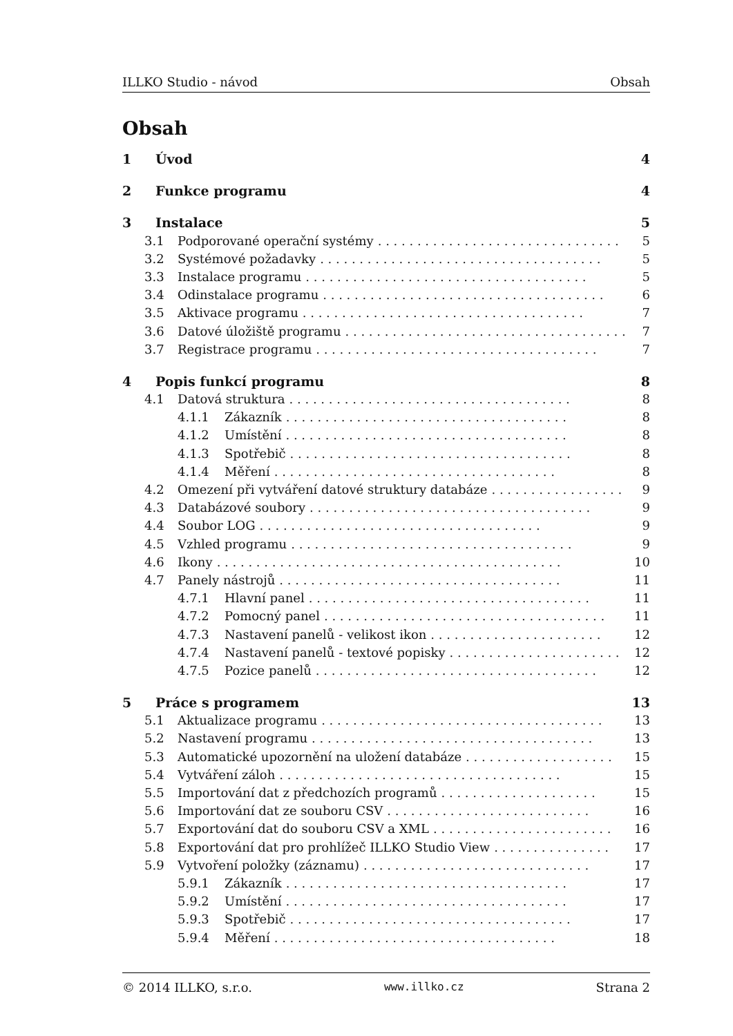ILLKO Studio - návod Obsah
Obsah
1 Úvod 4
2 Funkce programu 4
3 Instalace 5
3.1 Podporované operační systémy. . . . . . . . . . . . . . . . . . . . . . . . . . . . . . . 5
3.2 Systémové požadavky. . . . . . . . . . . . . . . . . . . . . . . . . . . . . . . . . . . . 5
3.3 Instalace programu. . . . . . . . . . . . . . . . . . . . . . . . . . . . . . . . . . . . 5
3.4 Odinstalace programu. . . . . . . . . . . . . . . . . . . . . . . . . . . . . . . . . . . . 6
3.5 Aktivace programu. . . . . . . . . . . . . . . . . . . . . . . . . . . . . . . . . . . . 7
3.6 Datové úložiště programu. . . . . . . . . . . . . . . . . . . . . . . . . . . . . . . . . . . . 7
3.7 Registrace programu. . . . . . . . . . . . . . . . . . . . . . . . . . . . . . . . . . . . 7
4 Popis funkcí programu 8
4.1 Datová struktura. . . . . . . . . . . . . . . . . . . . . . . . . . . . . . . . . . . . 8
4.1.1 Zákazník. . . . . . . . . . . . . . . . . . . . . . . . . . . . . . . . . . . . 8
4.1.2 Umístění. . . . . . . . . . . . . . . . . . . . . . . . . . . . . . . . . . . . 8
4.1.3 Spotřebič. . . . . . . . . . . . . . . . . . . . . . . . . . . . . . . . . . . . 8
4.1.4 Měření. . . . . . . . . . . . . . . . . . . . . . . . . . . . . . . . . . . . 8
4.2 Omezení při vytváření datové struktury databáze. . . . . . . . . . . . . . . . . 9
4.3 Databázové soubory. . . . . . . . . . . . . . . . . . . . . . . . . . . . . . . . . . . . 9
4.4 Soubor LOG. . . . . . . . . . . . . . . . . . . . . . . . . . . . . . . . . . . . 9
4.5 Vzhled programu. . . . . . . . . . . . . . . . . . . . . . . . . . . . . . . . . . . . 9
4.6 Ikony. . . . . . . . . . . . . . . . . . . . . . . . . . . . . . . . . . . . . . . . . . . . 10
4.7 Panely nástrojů. . . . . . . . . . . . . . . . . . . . . . . . . . . . . . . . . . . . 11
4.7.1 Hlavní panel. . . . . . . . . . . . . . . . . . . . . . . . . . . . . . . . . . . . 11
4.7.2 Pomocný panel. . . . . . . . . . . . . . . . . . . . . . . . . . . . . . . . . . . . 11
4.7.3 Nastavení panelů - velikost ikon. . . . . . . . . . . . . . . . . . . . . . 12
4.7.4 Nastavení panelů - textové popisky. . . . . . . . . . . . . . . . . . . . . . 12
4.7.5 Pozice panelů. . . . . . . . . . . . . . . . . . . . . . . . . . . . . . . . . . . . 12
5 Práce s programem 13
5.1 Aktualizace programu. . . . . . . . . . . . . . . . . . . . . . . . . . . . . . . . . . . . 13
5.2 Nastavení programu. . . . . . . . . . . . . . . . . . . . . . . . . . . . . . . . . . . . 13
5.3 Automatické upozornění na uložení databáze. . . . . . . . . . . . . . . . . . . 15
5.4 Vytváření záloh. . . . . . . . . . . . . . . . . . . . . . . . . . . . . . . . . . . . 15
5.5 Importování dat z předchozích programů. . . . . . . . . . . . . . . . . . . . 15
5.6 Importování dat ze souboru CSV. . . . . . . . . . . . . . . . . . . . . . . . . . 16
5.7 Exportování dat do souboru CSV a XML. . . . . . . . . . . . . . . . . . . . . . . 16
5.8 Exportování dat pro prohlížeč ILLKO Studio View. . . . . . . . . . . . . . . 17
5.9 Vytvoření položky (záznamu). . . . . . . . . . . . . . . . . . . . . . . . . . . . . 17
5.9.1 Zákazník. . . . . . . . . . . . . . . . . . . . . . . . . . . . . . . . . . . . 17
5.9.2 Umístění. . . . . . . . . . . . . . . . . . . . . . . . . . . . . . . . . . . . 17
5.9.3 Spotřebič. . . . . . . . . . . . . . . . . . . . . . . . . . . . . . . . . . . . 17
5.9.4 Měření. . . . . . . . . . . . . . . . . . . . . . . . . . . . . . . . . . . . 18
© 2014 ILLKO, s.r.o. www.illko.cz Strana 2